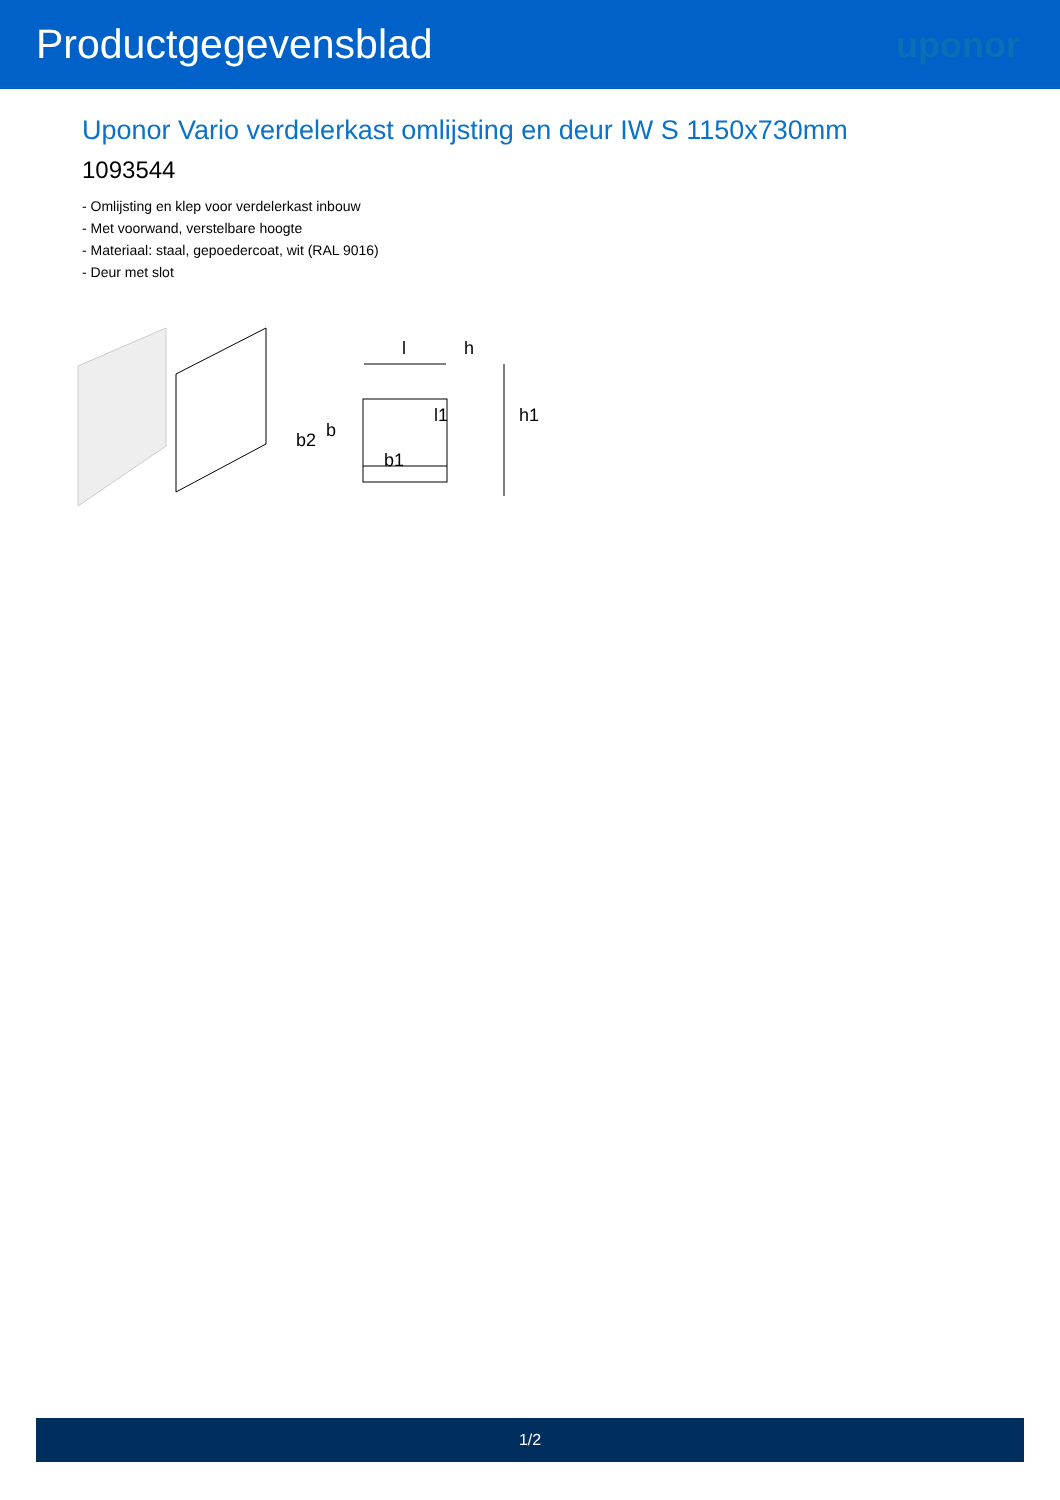Productgegevensblad uponor
Uponor Vario verdelerkast omlijsting en deur IW S 1150x730mm
1093544
- Omlijsting en klep voor verdelerkast inbouw
- Met voorwand, verstelbare hoogte
- Materiaal: staal, gepoedercoat, wit (RAL 9016)
- Deur met slot
l
h
l1
h1
b
b2
b1
1/2